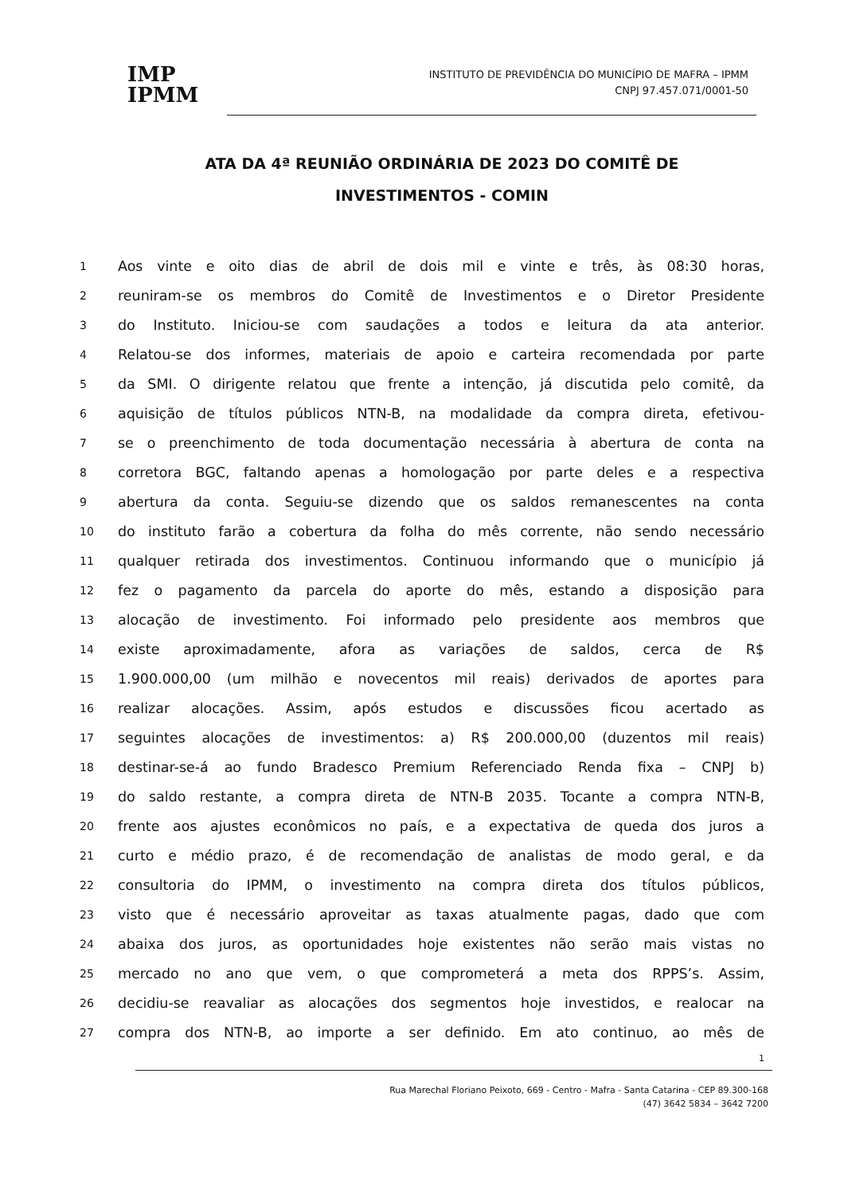IMP
IPMM
INSTITUTO DE PREVIDÊNCIA DO MUNICÍPIO DE MAFRA – IPMM
CNPJ 97.457.071/0001-50
ATA DA 4ª REUNIÃO ORDINÁRIA DE 2023 DO COMITÊ DE INVESTIMENTOS - COMIN
1 Aos vinte e oito dias de abril de dois mil e vinte e três, às 08:30 horas,
2 reuniram-se os membros do Comitê de Investimentos e o Diretor Presidente
3 do Instituto. Iniciou-se com saudações a todos e leitura da ata anterior.
4 Relatou-se dos informes, materiais de apoio e carteira recomendada por parte
5 da SMI. O dirigente relatou que frente a intenção, já discutida pelo comitê, da
6 aquisição de títulos públicos NTN-B, na modalidade da compra direta, efetivou-
7 se o preenchimento de toda documentação necessária à abertura de conta na
8 corretora BGC, faltando apenas a homologação por parte deles e a respectiva
9 abertura da conta. Seguiu-se dizendo que os saldos remanescentes na conta
10 do instituto farão a cobertura da folha do mês corrente, não sendo necessário
11 qualquer retirada dos investimentos. Continuou informando que o município já
12 fez o pagamento da parcela do aporte do mês, estando a disposição para
13 alocação de investimento. Foi informado pelo presidente aos membros que
14 existe aproximadamente, afora as variações de saldos, cerca de R$
15 1.900.000,00 (um milhão e novecentos mil reais) derivados de aportes para
16 realizar alocações. Assim, após estudos e discussões ficou acertado as
17 seguintes alocações de investimentos: a) R$ 200.000,00 (duzentos mil reais)
18 destinar-se-á ao fundo Bradesco Premium Referenciado Renda fixa – CNPJ b)
19 do saldo restante, a compra direta de NTN-B 2035. Tocante a compra NTN-B,
20 frente aos ajustes econômicos no país, e a expectativa de queda dos juros a
21 curto e médio prazo, é de recomendação de analistas de modo geral, e da
22 consultoria do IPMM, o investimento na compra direta dos títulos públicos,
23 visto que é necessário aproveitar as taxas atualmente pagas, dado que com
24 abaixa dos juros, as oportunidades hoje existentes não serão mais vistas no
25 mercado no ano que vem, o que comprometerá a meta dos RPPS’s. Assim,
26 decidiu-se reavaliar as alocações dos segmentos hoje investidos, e realocar na
27 compra dos NTN-B, ao importe a ser definido. Em ato continuo, ao mês de
1
Rua Marechal Floriano Peixoto, 669 - Centro - Mafra - Santa Catarina - CEP 89.300-168
(47) 3642 5834 – 3642 7200